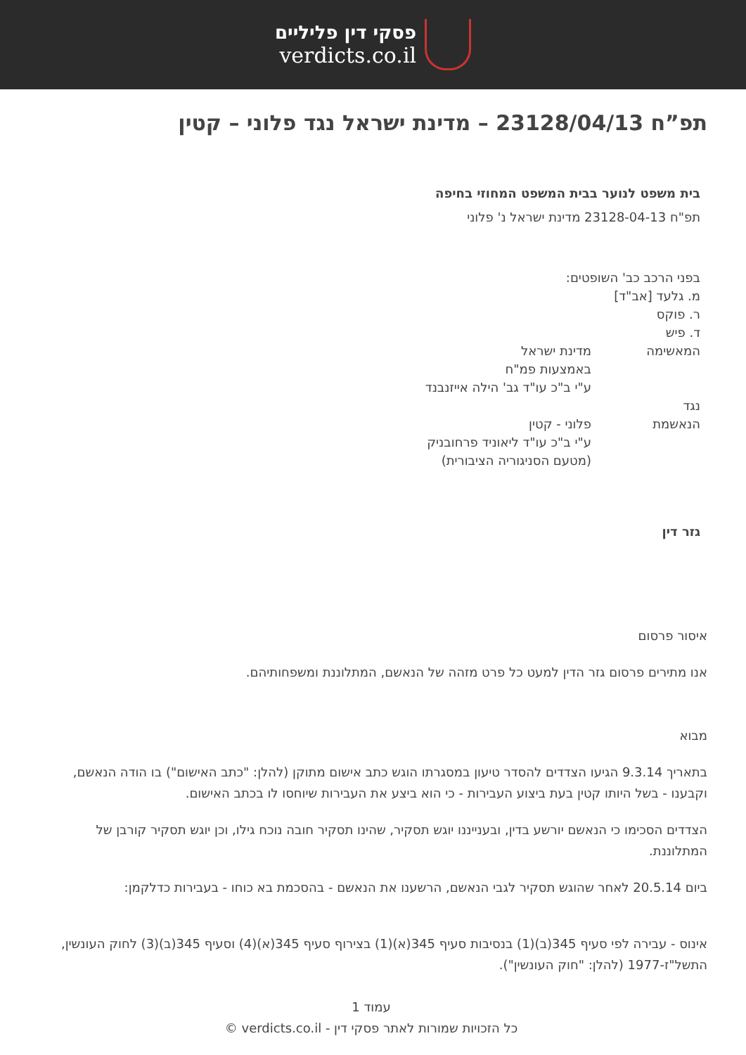פסקי דין פליליים
verdicts.co.il
תפ”ח 23128/04/13 – מדינת ישראל נגד פלוני – קטין
בית משפט לנוער בבית המשפט המחוזי בחיפה
תפ"ח 23128-04-13 מדינת ישראל נ' פלוני
בפני הרכב כב' השופטים:
מ. גלעד [אב"ד]
ר. פוקס
ד. פיש
המאשימה מדינת ישראל
באמצעות פמ"ח
ע"י ב"כ עו"ד גב' הילה אייזנבנד
נגד
הנאשמת פלוני - קטין
ע"י ב"כ עו"ד ליאוניד פרחובניק
(מטעם הסניגוריה הציבורית)
גזר דין
איסור פרסום
אנו מתירים פרסום גזר הדין למעט כל פרט מזהה של הנאשם, המתלוננת ומשפחותיהם.
מבוא
בתאריך 9.3.14 הגיעו הצדדים להסדר טיעון במסגרתו הוגש כתב אישום מתוקן (להלן: "כתב האישום") בו הודה הנאשם, וקבענו - בשל היותו קטין בעת ביצוע העבירות - כי הוא ביצע את העבירות שיוחסו לו בכתב האישום.
הצדדים הסכימו כי הנאשם יורשע בדין, ובענייננו יוגש תסקיר, שהינו תסקיר חובה נוכח גילו, וכן יוגש תסקיר קורבן של המתלוננת.
ביום 20.5.14 לאחר שהוגש תסקיר לגבי הנאשם, הרשענו את הנאשם - בהסכמת בא כוחו - בעבירות כדלקמן:
אינוס - עבירה לפי סעיף 345(ב)(1) בנסיבות סעיף 345(א)(1) בצירוף סעיף 345(א)(4) וסעיף 345(ב)(3) לחוק העונשין, התשל"ז-1977 (להלן: "חוק העונשין").
עמוד 1
כל הזכויות שמורות לאתר פסקי דין - verdicts.co.il ©